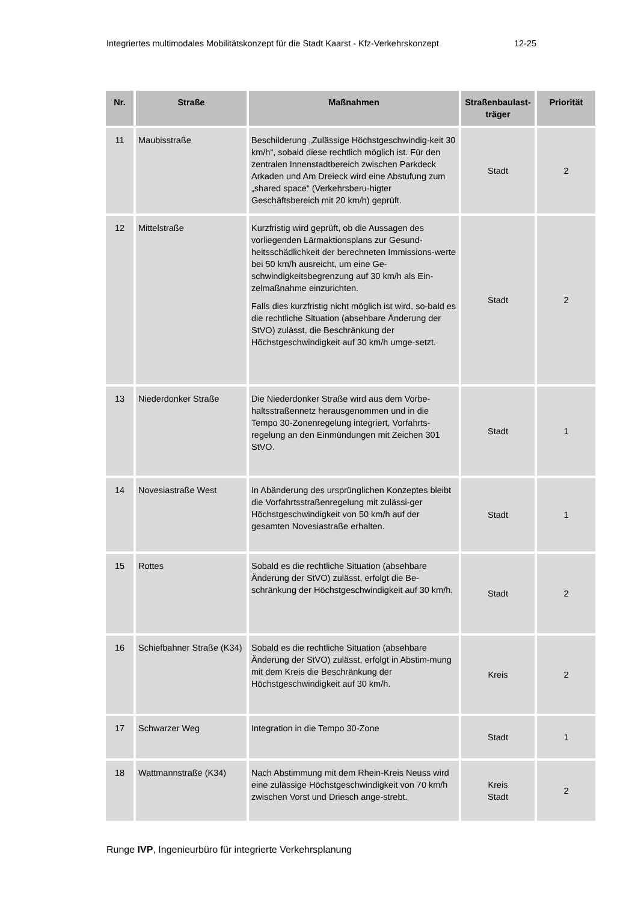Integriertes multimodales Mobilitätskonzept für die Stadt Kaarst - Kfz-Verkehrskonzept 12-25
| Nr. | Straße | Maßnahmen | Straßenbaulast-träger | Priorität |
| --- | --- | --- | --- | --- |
| 11 | Maubisstraße | Beschilderung „Zulässige Höchstgeschwindig-keit 30 km/h“, sobald diese rechtlich möglich ist. Für den zentralen Innenstadtbereich zwischen Parkdeck Arkaden und Am Dreieck wird eine Abstufung zum „shared space“ (Verkehrsberu-higter Geschäftsbereich mit 20 km/h) geprüft. | Stadt | 2 |
| 12 | Mittelstraße | Kurzfristig wird geprüft, ob die Aussagen des vorliegenden Lärmaktionsplans zur Gesund-heitsschädlichkeit der berechneten Immissions-werte bei 50 km/h ausreicht, um eine Ge-schwindigkeitsbegrenzung auf 30 km/h als Ein-zelmaßnahme einzurichten. Falls dies kurzfristig nicht möglich ist wird, so-bald es die rechtliche Situation (absehbare Änderung der StVO) zulässt, die Beschränkung der Höchstgeschwindigkeit auf 30 km/h umge-setzt. | Stadt | 2 |
| 13 | Niederdonker Straße | Die Niederdonker Straße wird aus dem Vorbe-haltsstraßennetz herausgenommen und in die Tempo 30-Zonenregelung integriert, Vorfahrts-regelung an den Einmündungen mit Zeichen 301 StVO. | Stadt | 1 |
| 14 | Novesiastraße West | In Abänderung des ursprünglichen Konzeptes bleibt die Vorfahrtsstraßenregelung mit zulässi-ger Höchstgeschwindigkeit von 50 km/h auf der gesamten Novesiastraße erhalten. | Stadt | 1 |
| 15 | Rottes | Sobald es die rechtliche Situation (absehbare Änderung der StVO) zulässt, erfolgt die Be-schränkung der Höchstgeschwindigkeit auf 30 km/h. | Stadt | 2 |
| 16 | Schiefbahner Straße (K34) | Sobald es die rechtliche Situation (absehbare Änderung der StVO) zulässt, erfolgt in Abstim-mung mit dem Kreis die Beschränkung der Höchstgeschwindigkeit auf 30 km/h. | Kreis | 2 |
| 17 | Schwarzer Weg | Integration in die Tempo 30-Zone | Stadt | 1 |
| 18 | Wattmannstraße (K34) | Nach Abstimmung mit dem Rhein-Kreis Neuss wird eine zulässige Höchstgeschwindigkeit von 70 km/h zwischen Vorst und Driesch ange-strebt. | Kreis Stadt | 2 |
Runge IVP, Ingenieurbüro für integrierte Verkehrsplanung